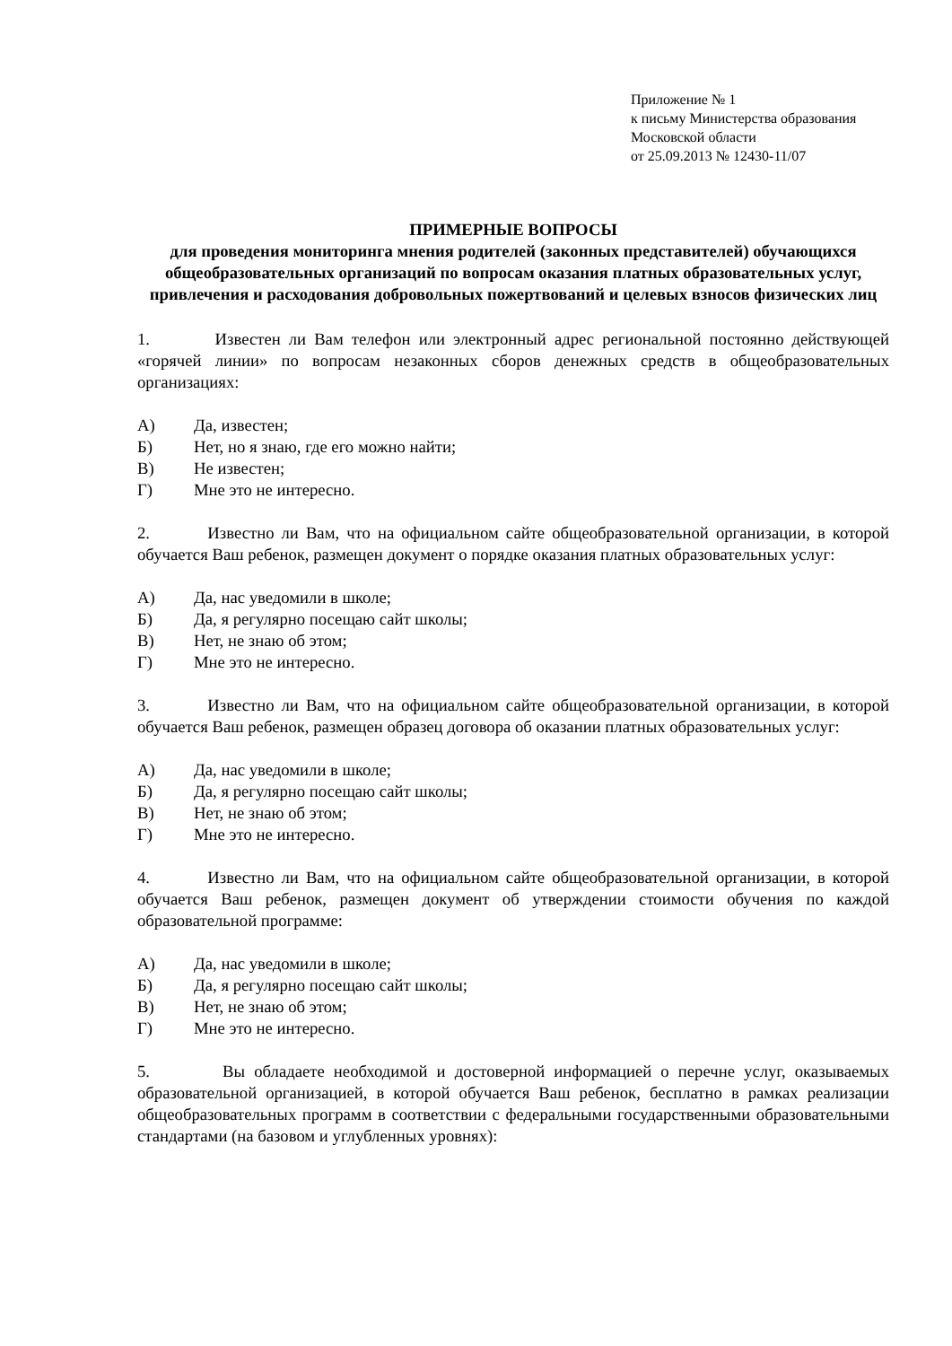Приложение № 1
к письму Министерства образования
Московской области
от 25.09.2013 № 12430-11/07
ПРИМЕРНЫЕ ВОПРОСЫ
для проведения мониторинга мнения родителей (законных представителей) обучающихся общеобразовательных организаций по вопросам оказания платных образовательных услуг, привлечения и расходования добровольных пожертвований и целевых взносов физических лиц
1. Известен ли Вам телефон или электронный адрес региональной постоянно действующей «горячей линии» по вопросам незаконных сборов денежных средств в общеобразовательных организациях:
А) Да, известен;
Б) Нет, но я знаю, где его можно найти;
В) Не известен;
Г) Мне это не интересно.
2. Известно ли Вам, что на официальном сайте общеобразовательной организации, в которой обучается Ваш ребенок, размещен документ о порядке оказания платных образовательных услуг:
А) Да, нас уведомили в школе;
Б) Да, я регулярно посещаю сайт школы;
В) Нет, не знаю об этом;
Г) Мне это не интересно.
3. Известно ли Вам, что на официальном сайте общеобразовательной организации, в которой обучается Ваш ребенок, размещен образец договора об оказании платных образовательных услуг:
А) Да, нас уведомили в школе;
Б) Да, я регулярно посещаю сайт школы;
В) Нет, не знаю об этом;
Г) Мне это не интересно.
4. Известно ли Вам, что на официальном сайте общеобразовательной организации, в которой обучается Ваш ребенок, размещен документ об утверждении стоимости обучения по каждой образовательной программе:
А) Да, нас уведомили в школе;
Б) Да, я регулярно посещаю сайт школы;
В) Нет, не знаю об этом;
Г) Мне это не интересно.
5. Вы обладаете необходимой и достоверной информацией о перечне услуг, оказываемых образовательной организацией, в которой обучается Ваш ребенок, бесплатно в рамках реализации общеобразовательных программ в соответствии с федеральными государственными образовательными стандартами (на базовом и углубленных уровнях):